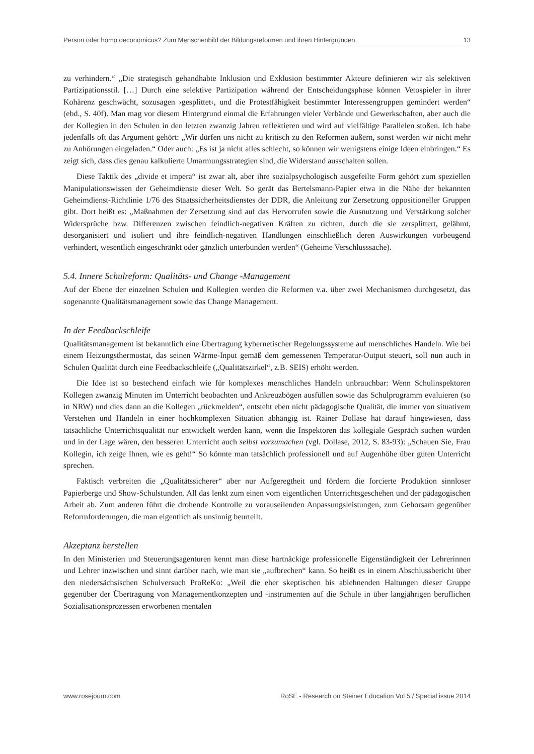Person oder homo oeconomicus? Zum Menschenbild der Bildungsreformen und ihren Hintergründen 13
zu verhindern.“ „Die strategisch gehandhabte Inklusion und Exklusion bestimmter Akteure definieren wir als selektiven Partizipationsstil. […] Durch eine selektive Partizipation während der Entscheidungsphase können Vetospieler in ihrer Kohärenz geschwächt, sozusagen ›gesplittet‹, und die Protestfähigkeit bestimmter Interessengruppen gemindert werden“ (ebd., S. 40f). Man mag vor diesem Hintergrund einmal die Erfahrungen vieler Verbände und Gewerkschaften, aber auch die der Kollegien in den Schulen in den letzten zwanzig Jahren reflektieren und wird auf vielfältige Parallelen stoßen. Ich habe jedenfalls oft das Argument gehört: „Wir dürfen uns nicht zu kritisch zu den Reformen äußern, sonst werden wir nicht mehr zu Anhörungen eingeladen.“ Oder auch: „Es ist ja nicht alles schlecht, so können wir wenigstens einige Ideen einbringen.“ Es zeigt sich, dass dies genau kalkulierte Umarmungsstrategien sind, die Widerstand ausschalten sollen.
Diese Taktik des „divide et impera“ ist zwar alt, aber ihre sozialpsychologisch ausgefeilte Form gehört zum speziellen Manipulationswissen der Geheimdienste dieser Welt. So gerät das Bertelsmann-Papier etwa in die Nähe der bekannten Geheimdienst-Richtlinie 1/76 des Staatssicherheitsdienstes der DDR, die Anleitung zur Zersetzung oppositioneller Gruppen gibt. Dort heißt es: „Maßnahmen der Zersetzung sind auf das Hervorrufen sowie die Ausnutzung und Verstärkung solcher Widersprüche bzw. Differenzen zwischen feindlich-negativen Kräften zu richten, durch die sie zersplittert, gelähmt, desorganisiert und isoliert und ihre feindlich-negativen Handlungen einschließlich deren Auswirkungen vorbeugend verhindert, wesentlich eingeschränkt oder gänzlich unterbunden werden“ (Geheime Verschlusssache).
5.4. Innere Schulreform: Qualitäts- und Change -Management
Auf der Ebene der einzelnen Schulen und Kollegien werden die Reformen v.a. über zwei Mechanismen durchgesetzt, das sogenannte Qualitätsmanagement sowie das Change Management.
In der Feedbackschleife
Qualitätsmanagement ist bekanntlich eine Übertragung kybernetischer Regelungssysteme auf menschliches Handeln. Wie bei einem Heizungsthermostat, das seinen Wärme-Input gemäß dem gemessenen Temperatur-Output steuert, soll nun auch in Schulen Qualität durch eine Feedbackschleife („Qualitätszirkel“, z.B. SEIS) erhöht werden.
Die Idee ist so bestechend einfach wie für komplexes menschliches Handeln unbrauchbar: Wenn Schulinspektoren Kollegen zwanzig Minuten im Unterricht beobachten und Ankreuzbögen ausfüllen sowie das Schulprogramm evaluieren (so in NRW) und dies dann an die Kollegen „rückmelden“, entsteht eben nicht pädagogische Qualität, die immer von situativem Verstehen und Handeln in einer hochkomplexen Situation abhängig ist. Rainer Dollase hat darauf hingewiesen, dass tatsächliche Unterrichtsqualität nur entwickelt werden kann, wenn die Inspektoren das kollegiale Gespräch suchen würden und in der Lage wären, den besseren Unterricht auch selbst vorzumachen (vgl. Dollase, 2012, S. 83-93): „Schauen Sie, Frau Kollegin, ich zeige Ihnen, wie es geht!“ So könnte man tatsächlich professionell und auf Augenhöhe über guten Unterricht sprechen.
Faktisch verbreiten die „Qualitätssicherer“ aber nur Aufgeregtheit und fördern die forcierte Produktion sinnloser Papierberge und Show-Schulstunden. All das lenkt zum einen vom eigentlichen Unterrichtsgeschehen und der pädagogischen Arbeit ab. Zum anderen führt die drohende Kontrolle zu vorauseilenden Anpassungsleistungen, zum Gehorsam gegenüber Reformforderungen, die man eigentlich als unsinnig beurteilt.
Akzeptanz herstellen
In den Ministerien und Steuerungsagenturen kennt man diese hartnäckige professionelle Eigenständigkeit der Lehrerinnen und Lehrer inzwischen und sinnt darüber nach, wie man sie „aufbrechen“ kann. So heißt es in einem Abschlussbericht über den niedersächsischen Schulversuch ProReKo: „Weil die eher skeptischen bis ablehnenden Haltungen dieser Gruppe gegenüber der Übertragung von Managementkonzepten und -instrumenten auf die Schule in über langjährigen beruflichen Sozialisationsprozessen erworbenen mentalen
www.rosejourn.com RoSE - Research on Steiner Education Vol 5 / Special issue 2014